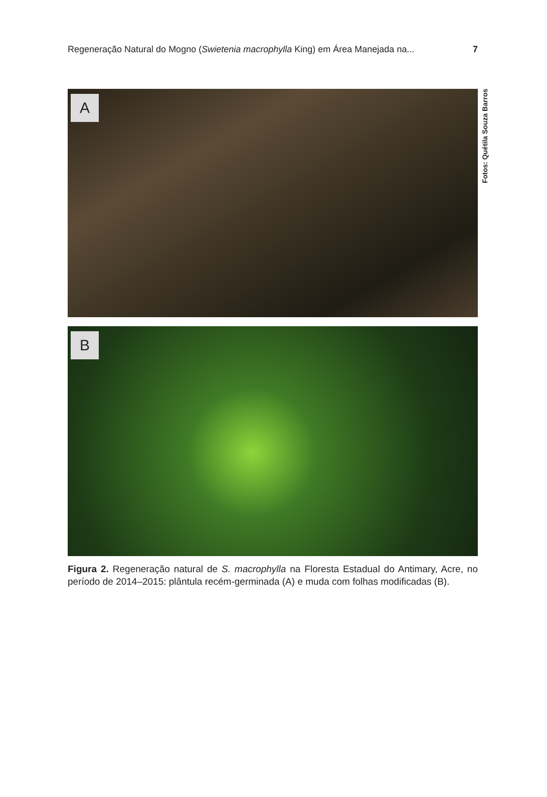Regeneração Natural do Mogno (Swietenia macrophylla King) em Área Manejada na... 7
A
B
Fotos: Quétila Souza Barros
Figura 2. Regeneração natural de S. macrophylla na Floresta Estadual do Antimary, Acre, no período de 2014–2015: plântula recém-germinada (A) e muda com folhas modificadas (B).